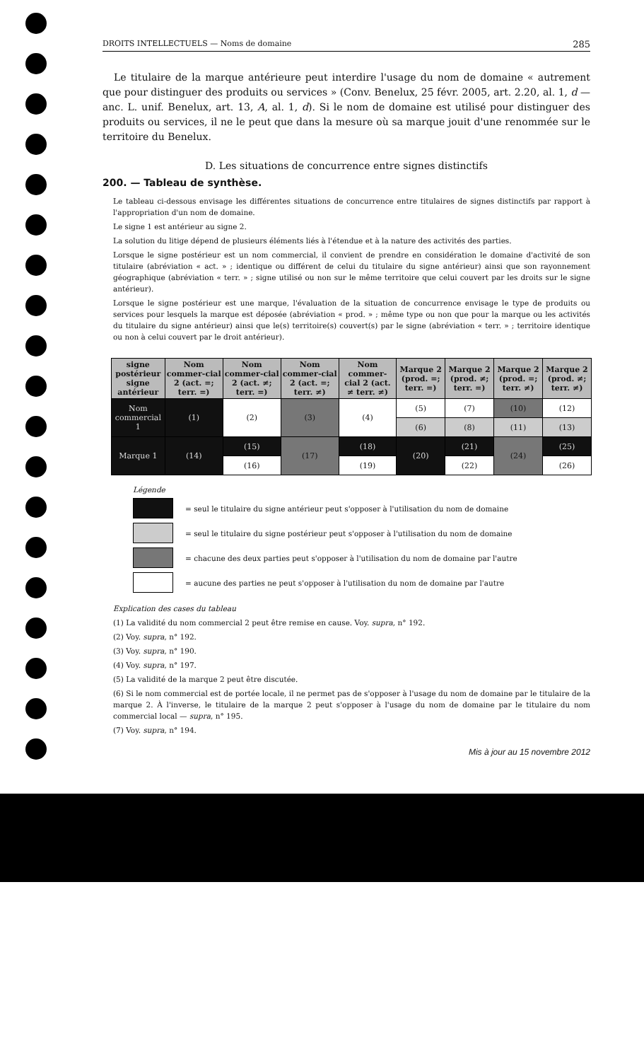DROITS INTELLECTUELS — Noms de domaine 285
Le titulaire de la marque antérieure peut interdire l'usage du nom de domaine « autrement que pour distinguer des produits ou services » (Conv. Benelux, 25 févr. 2005, art. 2.20, al. 1, d — anc. L. unif. Benelux, art. 13, A, al. 1, d). Si le nom de domaine est utilisé pour distinguer des produits ou services, il ne le peut que dans la mesure où sa marque jouit d'une renommée sur le territoire du Benelux.
D. Les situations de concurrence entre signes distinctifs
200. — Tableau de synthèse.
Le tableau ci-dessous envisage les différentes situations de concurrence entre titulaires de signes distinctifs par rapport à l'appropriation d'un nom de domaine.
Le signe 1 est antérieur au signe 2.
La solution du litige dépend de plusieurs éléments liés à l'étendue et à la nature des activités des parties.
Lorsque le signe postérieur est un nom commercial, il convient de prendre en considération le domaine d'activité de son titulaire (abréviation « act. » ; identique ou différent de celui du titulaire du signe antérieur) ainsi que son rayonnement géographique (abréviation « terr. » ; signe utilisé ou non sur le même territoire que celui couvert par les droits sur le signe antérieur).
Lorsque le signe postérieur est une marque, l'évaluation de la situation de concurrence envisage le type de produits ou services pour lesquels la marque est déposée (abréviation « prod. » ; même type ou non que pour la marque ou les activités du titulaire du signe antérieur) ainsi que le(s) territoire(s) couvert(s) par le signe (abréviation « terr. » ; territoire identique ou non à celui couvert par le droit antérieur).
| signe postérieur signe antérieur | Nom commer-cial 2 (act. =; terr. =) | Nom commer-cial 2 (act. ≠; terr. =) | Nom commer-cial 2 (act. =; terr. ≠) | Nom commer-cial 2 (act. ≠ terr. ≠) | Marque 2 (prod. =; terr. =) | Marque 2 (prod. ≠; terr. =) | Marque 2 (prod. =; terr. ≠) | Marque 2 (prod. ≠; terr. ≠) |
| --- | --- | --- | --- | --- | --- | --- | --- | --- |
| Nom commercial 1 | (1) | (2) | (3) | (4) | (5) | (7) | (10) | (12) |
| | | | | | (6) | (8) | (11) | (13) |
| Marque 1 | (14) | (15) | (17) | (18) | (20) | (21) | (24) | (25) |
| | | (16) | | (19) | | (22) | | (26) |
Légende
= seul le titulaire du signe antérieur peut s'opposer à l'utilisation du nom de domaine
= seul le titulaire du signe postérieur peut s'opposer à l'utilisation du nom de domaine
= chacune des deux parties peut s'opposer à l'utilisation du nom de domaine par l'autre
= aucune des parties ne peut s'opposer à l'utilisation du nom de domaine par l'autre
Explication des cases du tableau
(1) La validité du nom commercial 2 peut être remise en cause. Voy. supra, n° 192.
(2) Voy. supra, n° 192.
(3) Voy. supra, n° 190.
(4) Voy. supra, n° 197.
(5) La validité de la marque 2 peut être discutée.
(6) Si le nom commercial est de portée locale, il ne permet pas de s'opposer à l'usage du nom de domaine par le titulaire de la marque 2. À l'inverse, le titulaire de la marque 2 peut s'opposer à l'usage du nom de domaine par le titulaire du nom commercial local — supra, n° 195.
(7) Voy. supra, n° 194.
Mis à jour au 15 novembre 2012